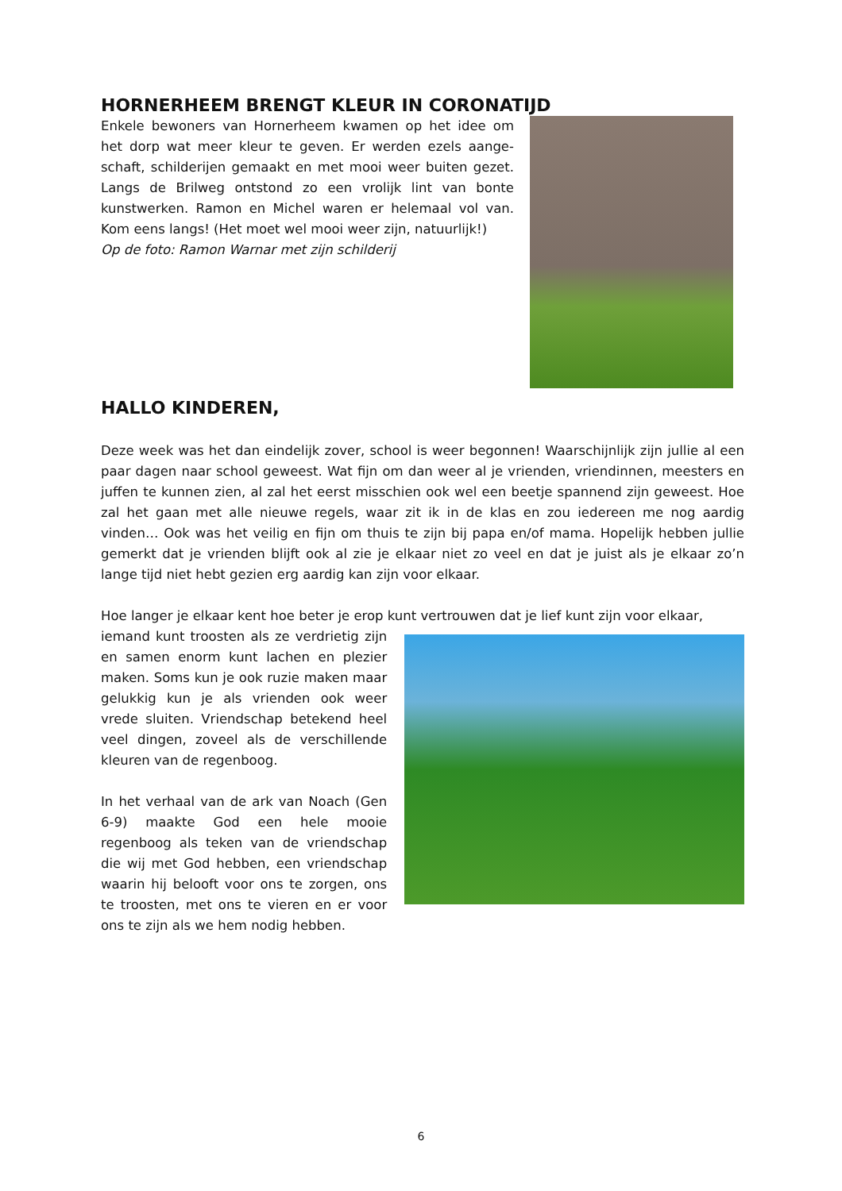HORNERHEEM BRENGT KLEUR IN CORONATIJD
Enkele bewoners van Hornerheem kwamen op het idee om het dorp wat meer kleur te geven. Er werden ezels aange­schaft, schilderijen gemaakt en met mooi weer buiten gezet. Langs de Brilweg ontstond zo een vrolijk lint van bonte kunstwerken. Ramon en Michel waren er helemaal vol van. Kom eens langs! (Het moet wel mooi weer zijn, natuurlijk!)
Op de foto: Ramon Warnar met zijn schilderij
HALLO KINDEREN,
Deze week was het dan eindelijk zover, school is weer begonnen! Waarschijnlijk zijn jullie al een paar dagen naar school geweest. Wat fijn om dan weer al je vrienden, vriendinnen, mees­ters en juffen te kunnen zien, al zal het eerst misschien ook wel een beetje spannend zijn ge­weest. Hoe zal het gaan met alle nieuwe regels, waar zit ik in de klas en zou iedereen me nog aardig vinden… Ook was het veilig en fijn om thuis te zijn bij papa en/of mama. Hopelijk heb­ben jullie gemerkt dat je vrienden blijft ook al zie je elkaar niet zo veel en dat je juist als je elkaar zo’n lange tijd niet hebt gezien erg aardig kan zijn voor elkaar.
Hoe langer je elkaar kent hoe beter je erop kunt vertrouwen dat je lief kunt zijn voor elkaar,
iemand kunt troosten als ze verdrietig zijn en samen enorm kunt lachen en plezier ma­ken. Soms kun je ook ruzie maken maar ge­lukkig kun je als vrienden ook weer vrede sluiten. Vriendschap betekend heel veel dingen, zoveel als de verschillende kleuren van de regenboog.
In het verhaal van de ark van Noach (Gen 6-9) maakte God een hele mooie regenboog als teken van de vriendschap die wij met God hebben, een vriendschap waarin hij belooft voor ons te zorgen, ons te troosten, met ons te vieren en er voor ons te zijn als we hem nodig hebben.
6